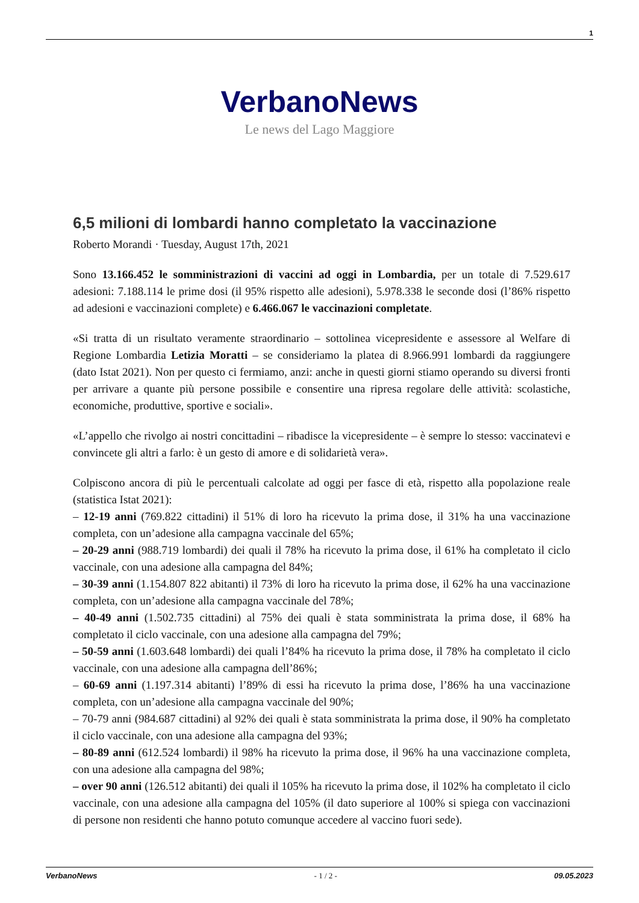1
VerbanoNews
Le news del Lago Maggiore
6,5 milioni di lombardi hanno completato la vaccinazione
Roberto Morandi · Tuesday, August 17th, 2021
Sono 13.166.452 le somministrazioni di vaccini ad oggi in Lombardia, per un totale di 7.529.617 adesioni: 7.188.114 le prime dosi (il 95% rispetto alle adesioni), 5.978.338 le seconde dosi (l’86% rispetto ad adesioni e vaccinazioni complete) e 6.466.067 le vaccinazioni completate.
«Si tratta di un risultato veramente straordinario – sottolinea vicepresidente e assessore al Welfare di Regione Lombardia Letizia Moratti – se consideriamo la platea di 8.966.991 lombardi da raggiungere (dato Istat 2021). Non per questo ci fermiamo, anzi: anche in questi giorni stiamo operando su diversi fronti per arrivare a quante più persone possibile e consentire una ripresa regolare delle attività: scolastiche, economiche, produttive, sportive e sociali».
«L’appello che rivolgo ai nostri concittadini – ribadisce la vicepresidente – è sempre lo stesso: vaccinatevi e convincete gli altri a farlo: è un gesto di amore e di solidarietà vera».
Colpiscono ancora di più le percentuali calcolate ad oggi per fasce di età, rispetto alla popolazione reale (statistica Istat 2021):
– 12-19 anni (769.822 cittadini) il 51% di loro ha ricevuto la prima dose, il 31% ha una vaccinazione completa, con un’adesione alla campagna vaccinale del 65%;
– 20-29 anni (988.719 lombardi) dei quali il 78% ha ricevuto la prima dose, il 61% ha completato il ciclo vaccinale, con una adesione alla campagna del 84%;
– 30-39 anni (1.154.807 822 abitanti) il 73% di loro ha ricevuto la prima dose, il 62% ha una vaccinazione completa, con un’adesione alla campagna vaccinale del 78%;
– 40-49 anni (1.502.735 cittadini) al 75% dei quali è stata somministrata la prima dose, il 68% ha completato il ciclo vaccinale, con una adesione alla campagna del 79%;
– 50-59 anni (1.603.648 lombardi) dei quali l’84% ha ricevuto la prima dose, il 78% ha completato il ciclo vaccinale, con una adesione alla campagna dell’86%;
– 60-69 anni (1.197.314 abitanti) l’89% di essi ha ricevuto la prima dose, l’86% ha una vaccinazione completa, con un’adesione alla campagna vaccinale del 90%;
– 70-79 anni (984.687 cittadini) al 92% dei quali è stata somministrata la prima dose, il 90% ha completato il ciclo vaccinale, con una adesione alla campagna del 93%;
– 80-89 anni (612.524 lombardi) il 98% ha ricevuto la prima dose, il 96% ha una vaccinazione completa, con una adesione alla campagna del 98%;
– over 90 anni (126.512 abitanti) dei quali il 105% ha ricevuto la prima dose, il 102% ha completato il ciclo vaccinale, con una adesione alla campagna del 105% (il dato superiore al 100% si spiega con vaccinazioni di persone non residenti che hanno potuto comunque accedere al vaccino fuori sede).
VerbanoNews - 1 / 2 - 09.05.2023